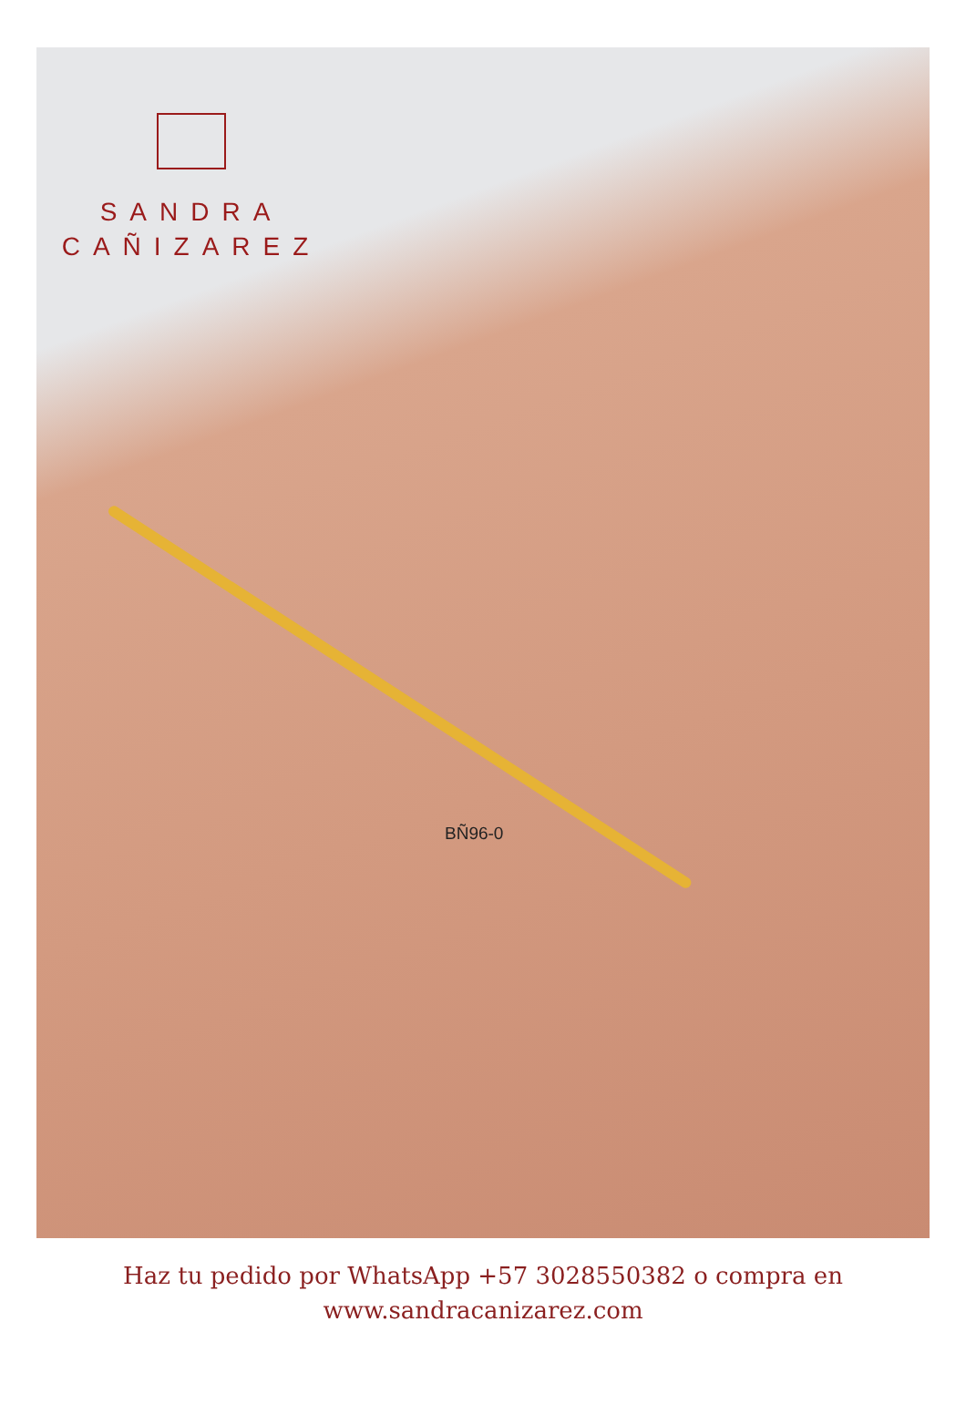SANDRA
CAÑIZAREZ
BÑ96-0
Haz tu pedido por WhatsApp +57 3028550382 o compra en
www.sandracanizarez.com